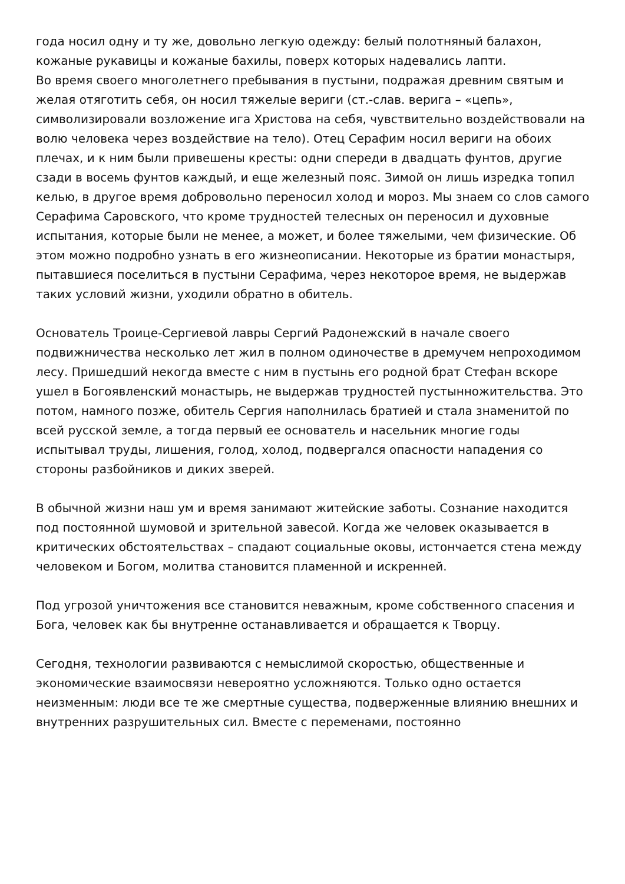года носил одну и ту же, довольно легкую одежду: белый полотняный балахон, кожаные рукавицы и кожаные бахилы, поверх которых надевались лапти.
Во время своего многолетнего пребывания в пустыни, подражая древним святым и желая отяготить себя, он носил тяжелые вериги (ст.-слав. верига – «цепь», символизировали возложение ига Христова на себя, чувствительно воздействовали на волю человека через воздействие на тело). Отец Серафим носил вериги на обоих плечах, и к ним были привешены кресты: одни спереди в двадцать фунтов, другие сзади в восемь фунтов каждый, и еще железный пояс. Зимой он лишь изредка топил келью, в другое время добровольно переносил холод и мороз. Мы знаем со слов самого Серафима Саровского, что кроме трудностей телесных он переносил и духовные испытания, которые были не менее, а может, и более тяжелыми, чем физические. Об этом можно подробно узнать в его жизнеописании. Некоторые из братии монастыря, пытавшиеся поселиться в пустыни Серафима, через некоторое время, не выдержав таких условий жизни, уходили обратно в обитель.
Основатель Троице-Сергиевой лавры Сергий Радонежский в начале своего подвижничества несколько лет жил в полном одиночестве в дремучем непроходимом лесу. Пришедший некогда вместе с ним в пустынь его родной брат Стефан вскоре ушел в Богоявленский монастырь, не выдержав трудностей пустынножительства. Это потом, намного позже, обитель Сергия наполнилась братией и стала знаменитой по всей русской земле, а тогда первый ее основатель и насельник многие годы испытывал труды, лишения, голод, холод, подвергался опасности нападения со стороны разбойников и диких зверей.
В обычной жизни наш ум и время занимают житейские заботы. Сознание находится под постоянной шумовой и зрительной завесой. Когда же человек оказывается в критических обстоятельствах – спадают социальные оковы, истончается стена между человеком и Богом, молитва становится пламенной и искренней.
Под угрозой уничтожения все становится неважным, кроме собственного спасения и Бога, человек как бы внутренне останавливается и обращается к Творцу.
Сегодня, технологии развиваются с немыслимой скоростью, общественные и экономические взаимосвязи невероятно усложняются. Только одно остается неизменным: люди все те же смертные существа, подверженные влиянию внешних и внутренних разрушительных сил. Вместе с переменами, постоянно